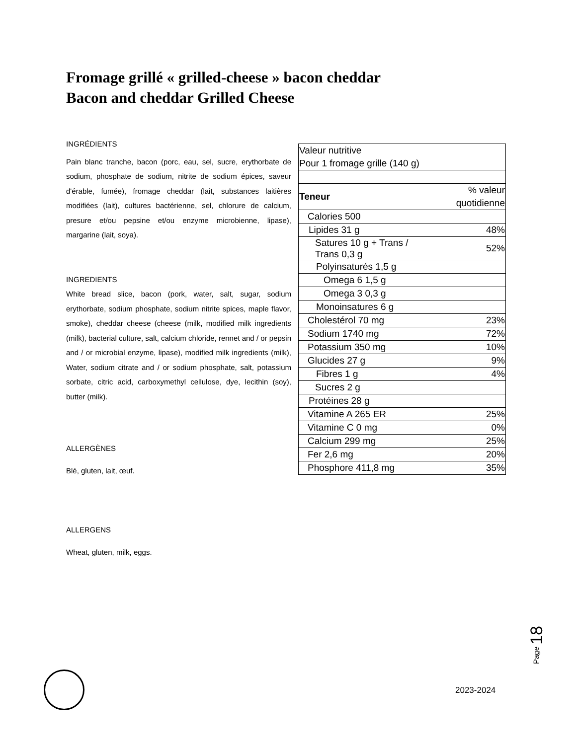Fromage grillé « grilled-cheese » bacon cheddar
Bacon and cheddar Grilled Cheese
INGRÉDIENTS
Pain blanc tranche, bacon (porc, eau, sel, sucre, erythorbate de sodium, phosphate de sodium, nitrite de sodium épices, saveur d'érable, fumée), fromage cheddar (lait, substances laitières modifiées (lait), cultures bactérienne, sel, chlorure de calcium, presure et/ou pepsine et/ou enzyme microbienne, lipase), margarine (lait, soya).
INGREDIENTS
White bread slice, bacon (pork, water, salt, sugar, sodium erythorbate, sodium phosphate, sodium nitrite spices, maple flavor, smoke), cheddar cheese (cheese (milk, modified milk ingredients (milk), bacterial culture, salt, calcium chloride, rennet and / or pepsin and / or microbial enzyme, lipase), modified milk ingredients (milk), Water, sodium citrate and / or sodium phosphate, salt, potassium sorbate, citric acid, carboxymethyl cellulose, dye, lecithin (soy), butter (milk).
ALLERGÈNES
Blé, gluten, lait, œuf.
ALLERGENS
Wheat, gluten, milk, eggs.
| Valeur nutritive Pour 1 fromage grille (140 g) | |
| Teneur | % valeur quotidienne |
| Calories 500 | |
| Lipides 31 g | 48% |
| Satures 10 g + Trans / Trans 0,3 g | 52% |
| Polyinsaturés 1,5 g | |
| Omega 6 1,5 g | |
| Omega 3 0,3 g | |
| Monoinsatures 6 g | |
| Cholestérol 70 mg | 23% |
| Sodium 1740 mg | 72% |
| Potassium 350 mg | 10% |
| Glucides 27 g | 9% |
| Fibres 1 g | 4% |
| Sucres 2 g | |
| Protéines 28 g | |
| Vitamine A 265 ER | 25% |
| Vitamine C 0 mg | 0% |
| Calcium 299 mg | 25% |
| Fer 2,6 mg | 20% |
| Phosphore 411,8 mg | 35% |
Page 18
2023-2024